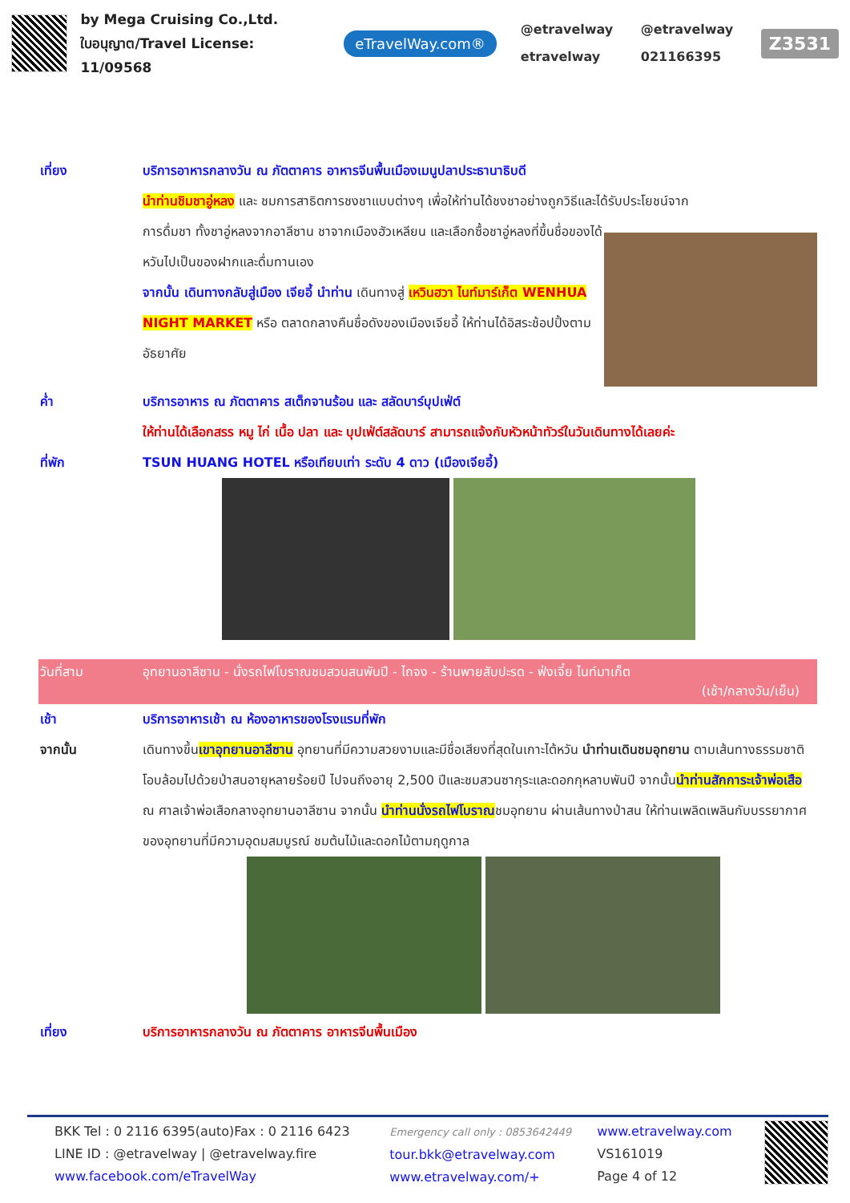by Mega Cruising Co.,Ltd.
ใบอนุญาต/Travel License: 11/09568
eTravelWay.com®
@etravelway @etravelway etravelway 021166395
Z3531
เที่ยง บริการอาหารกลางวัน ณ ภัตตาคาร อาหารจีนพื้นเมืองเมนูปลาประธานาธิบดี
นำท่านชิมชาอู่หลง และ ชมการสาธิตการชงชาแบบต่างๆ เพื่อให้ท่านได้ชงชาอย่างถูกวิธีและได้รับประโยชน์จาก
การดื่มชา ทั้งชาอู่หลงจากอาลีซาน ชาจากเมืองฮัวเหลียน และเลือกซื้อชาอู่หลงที่ขึ้นชื่อของได้หวันไปเป็นของฝากและดื่มทานเอง
จากนั้น เดินทางกลับสู่เมือง เจียอี้ นำท่าน เดินทางสู่ เหวินฮวา ไนท์มาร์เก็ต WENHUA NIGHT MARKET หรือ ตลาดกลางคืนชื่อดังของเมืองเจียอี้ ให้ท่านได้อิสระช้อปปิ้งตามอัธยาศัย
ค่ำ บริการอาหาร ณ ภัตตาคาร สเต็กจานร้อน และ สลัดบาร์บุปเฟ่ต์
ให้ท่านได้เลือกสรร หมู ไก่ เนื้อ ปลา และ บุปเฟ่ต์สลัดบาร์ สามารถแจ้งกับหัวหน้าทัวร์ในวันเดินทางได้เลยค่ะ
ที่พัก TSUN HUANG HOTEL หรือเทียบเท่า ระดับ 4 ดาว (เมืองเจียอี้)
วันที่สาม อุทยานอาลีซาน - นั่งรถไฟโบราณชมสวนสนพันปี - ไถจง - ร้านพายสับปะรด - ฟ่งเจี๋ย ไนท์มาเก็ต
(เช้า/กลางวัน/เย็น)
เช้า บริการอาหารเช้า ณ ห้องอาหารของโรงแรมที่พัก
จากนั้น เดินทางขึ้นเขาอุทยานอาลีซาน อุทยานที่มีความสวยงามและมีชื่อเสียงที่สุดในเกาะไต้หวัน นำท่านเดินชมอุทยาน ตามเส้นทางธรรมชาติโอบล้อมไปด้วยป่าสนอายุหลายร้อยปี ไปจนถึงอายุ 2,500 ปีและชมสวนซากุระและดอกกุหลาบพันปี จากนั้นนำท่านสักการะเจ้าพ่อเสือ ณ ศาลเจ้าพ่อเสือกลางอุทยานอาลีซาน จากนั้น นำท่านนั่งรถไฟโบราณชมอุทยาน ผ่านเส้นทางป่าสน ให้ท่านเพลิดเพลินกับบรรยากาศของอุทยานที่มีความอุดมสมบูรณ์ ชมต้นไม้และดอกไม้ตามฤดูกาล
เที่ยง บริการอาหารกลางวัน ณ ภัตตาคาร อาหารจีนพื้นเมือง
BKK Tel : 0 2116 6395(auto)Fax : 0 2116 6423
LINE ID : @etravelway | @etravelway.fire
www.facebook.com/eTravelWay
Emergency call only : 0853642449
tour.bkk@etravelway.com
www.etravelway.com/+
www.etravelway.com
VS161019
Page 4 of 12